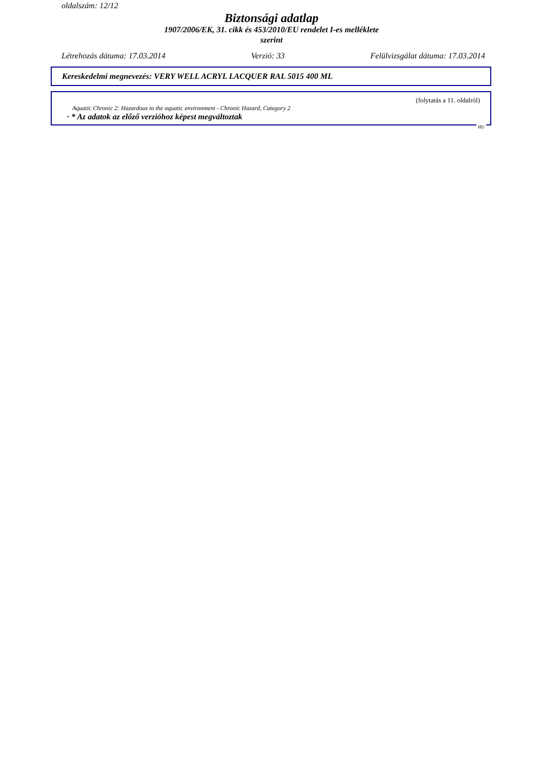oldalszám: 12/12
Biztonsági adatlap
1907/2006/EK, 31. cikk és 453/2010/EU rendelet I-es melléklete
szerint
Létrehozás dátuma: 17.03.2014 Verzió: 33 Felülvizsgálat dátuma: 17.03.2014
Kereskedelmi megnevezés: VERY WELL ACRYL LACQUER RAL 5015 400 ML
(folytatás a 11. oldalról)
Aquatic Chronic 2: Hazardous to the aquatic environment - Chronic Hazard, Category 2
· * Az adatok az előző verzióhoz képest megváltoztak
HU